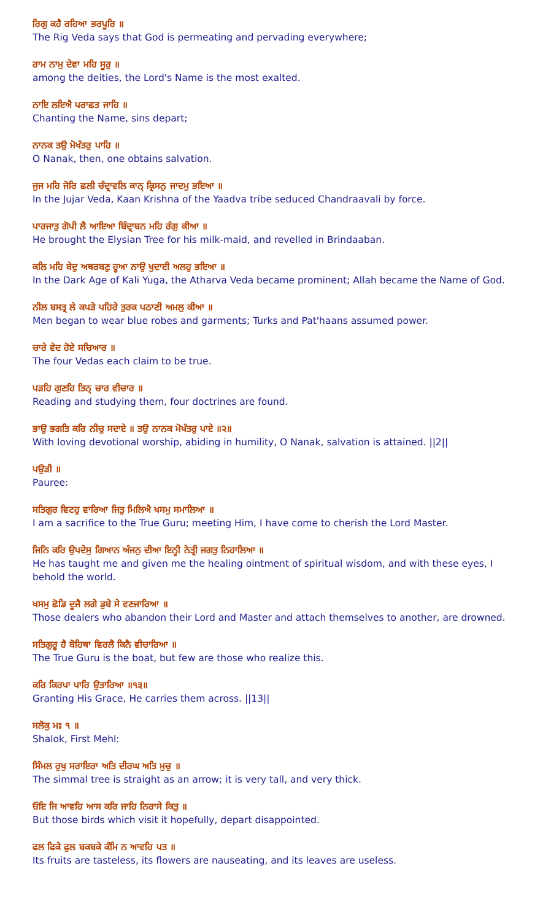ਰਿਗੁ ਕਹੈ ਰਹਿਆ ਭਰਪੂਰਿ ॥
The Rig Veda says that God is permeating and pervading everywhere;
ਰਾਮ ਨਾਮੁ ਦੇਵਾ ਮਹਿ ਸੂਰੁ ॥
among the deities, the Lord's Name is the most exalted.
ਨਾਇ ਲਇਐ ਪਰਾਛਤ ਜਾਹਿ ॥
Chanting the Name, sins depart;
ਨਾਨਕ ਤਉ ਮੋਖੰਤਰੁ ਪਾਹਿ ॥
O Nanak, then, one obtains salvation.
ਜੁਜ ਮਹਿ ਜੋਰਿ ਛਲੀ ਚੰਦ੍ਰਾਵਲਿ ਕਾਨ੍ ਕ੍ਰਿਸਨੁ ਜਾਦਮੁ ਭਇਆ ॥
In the Jujar Veda, Kaan Krishna of the Yaadva tribe seduced Chandraavali by force.
ਪਾਰਜਾਤੁ ਗੋਪੀ ਲੈ ਆਇਆ ਬਿੰਦ੍ਰਾਬਨ ਮਹਿ ਰੰਗੁ ਕੀਆ ॥
He brought the Elysian Tree for his milk-maid, and revelled in Brindaaban.
ਕਲਿ ਮਹਿ ਬੇਦੁ ਅਥਰਬਣੁ ਹੂਆ ਨਾਉ ਖੁਦਾਈ ਅਲਹੁ ਭਇਆ ॥
In the Dark Age of Kali Yuga, the Atharva Veda became prominent; Allah became the Name of God.
ਨੀਲ ਬਸਤ੍ਰ ਲੇ ਕਪੜੇ ਪਹਿਰੇ ਤੁਰਕ ਪਠਾਣੀ ਅਮਲੁ ਕੀਆ ॥
Men began to wear blue robes and garments; Turks and Pat'haans assumed power.
ਚਾਰੇ ਵੇਦ ਹੋਏ ਸਚਿਆਰ ॥
The four Vedas each claim to be true.
ਪੜਹਿ ਗੁਣਹਿ ਤਿਨ੍ ਚਾਰ ਵੀਚਾਰ ॥
Reading and studying them, four doctrines are found.
ਭਾਉ ਭਗਤਿ ਕਰਿ ਨੀਚੁ ਸਦਾਏ ॥ ਤਉ ਨਾਨਕ ਮੋਖੰਤਰੁ ਪਾਏ ॥੨॥
With loving devotional worship, abiding in humility, O Nanak, salvation is attained. ||2||
ਪਉੜੀ ॥
Pauree:
ਸਤਿਗੁਰ ਵਿਟਹੁ ਵਾਰਿਆ ਜਿਤੁ ਮਿਲਿਐ ਖਸਮੁ ਸਮਾਲਿਆ ॥
I am a sacrifice to the True Guru; meeting Him, I have come to cherish the Lord Master.
ਜਿਨਿ ਕਰਿ ਉਪਦੇਸੁ ਗਿਆਨ ਅੰਜਨੁ ਦੀਆ ਇਨ੍ਹੀ ਨੇਤ੍ਰੀ ਜਗਤੁ ਨਿਹਾਲਿਆ ॥
He has taught me and given me the healing ointment of spiritual wisdom, and with these eyes, I behold the world.
ਖਸਮੁ ਛੋਡਿ ਦੂਜੈ ਲਗੇ ਡੁਬੇ ਸੇ ਵਣਜਾਰਿਆ ॥
Those dealers who abandon their Lord and Master and attach themselves to another, are drowned.
ਸਤਿਗੁਰੂ ਹੈ ਬੋਹਿਥਾ ਵਿਰਲੈ ਕਿਨੈ ਵੀਚਾਰਿਆ ॥
The True Guru is the boat, but few are those who realize this.
ਕਰਿ ਕਿਰਪਾ ਪਾਰਿ ਉਤਾਰਿਆ ॥੧੩॥
Granting His Grace, He carries them across. ||13||
ਸਲੋਕੁ ਮਃ ੧ ॥
Shalok, First Mehl:
ਸਿੰਮਲ ਰੁਖੁ ਸਰਾਇਰਾ ਅਤਿ ਦੀਰਘ ਅਤਿ ਮੁਚੁ ॥
The simmal tree is straight as an arrow; it is very tall, and very thick.
ਓਇ ਜਿ ਆਵਹਿ ਆਸ ਕਰਿ ਜਾਹਿ ਨਿਰਾਸੇ ਕਿਤੁ ॥
But those birds which visit it hopefully, depart disappointed.
ਫਲ ਫਿਕੇ ਫੁਲ ਬਕਬਕੇ ਕੰਮਿ ਨ ਆਵਹਿ ਪਤ ॥
Its fruits are tasteless, its flowers are nauseating, and its leaves are useless.